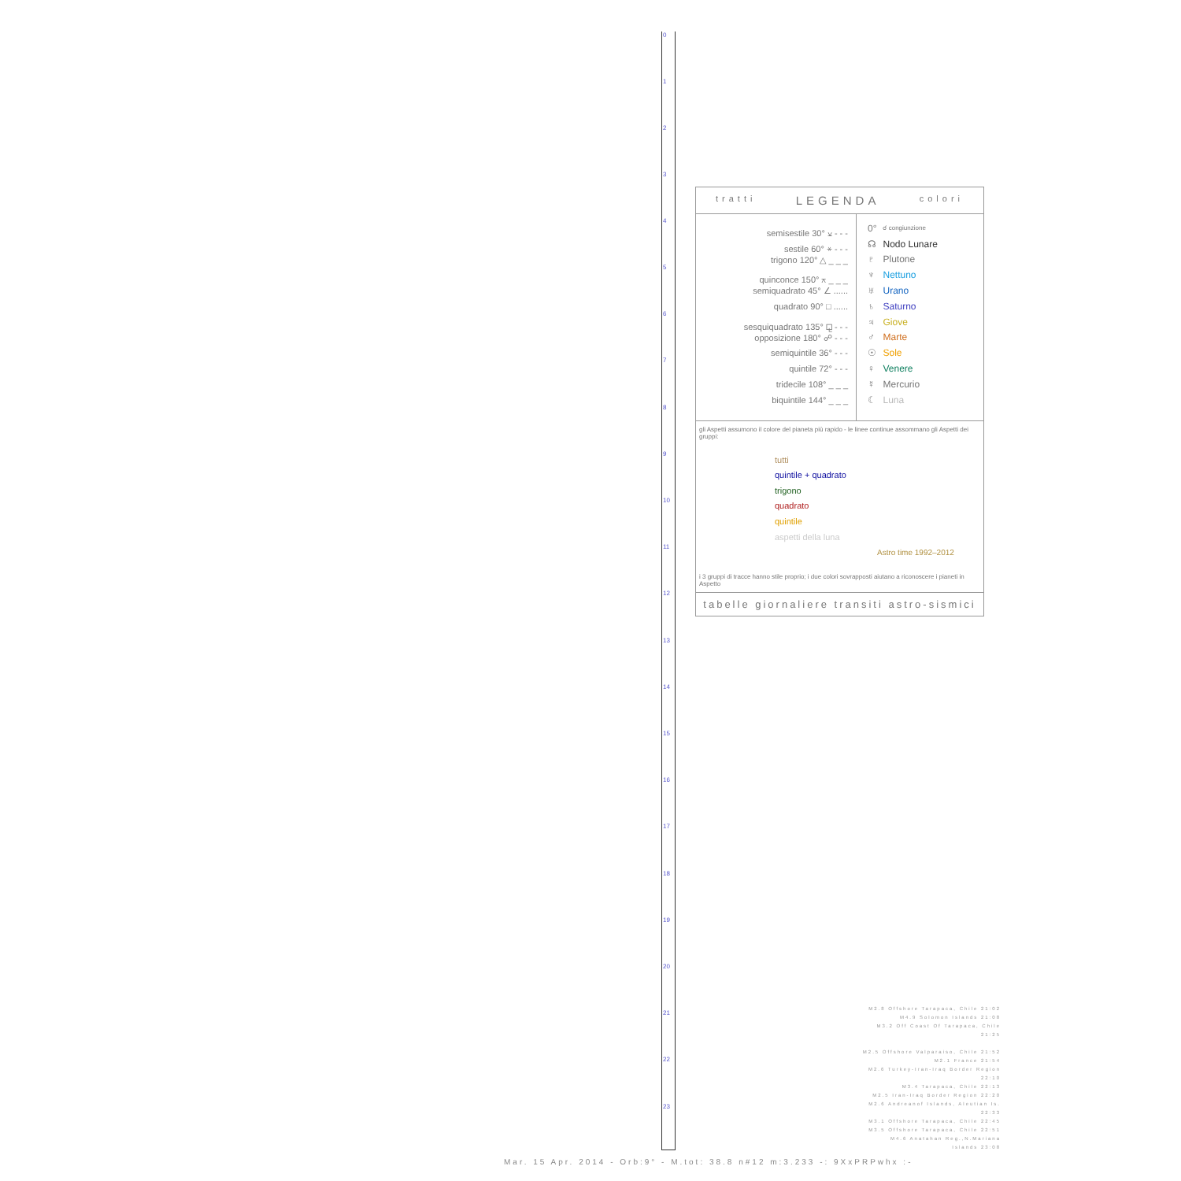0
1
2
3
4
5
6
7
8
9
10
11
12
13
14
15
16
17
18
19
20
21
22
23
tratti LEGENDA colori
semisestile 30° ⚺ - - -
sestile 60° ⚹ - - -
trigono 120° △ _ _ _
quinconce 150° ⚻ _ _ _
semiquadrato 45° ∠ ......
quadrato 90° □ ......
sesquiquadrato 135° ⚼ - - -
opposizione 180° ☍ - - -
semiquintile 36° - - -
quintile 72° - - -
tridecile 108° _ _ _
biquintile 144° _ _ _
| 0° | ☌ congiunzione |
| ☊ | Nodo Lunare |
| ♇ | Plutone |
| ♆ | Nettuno |
| ♅ | Urano |
| ♄ | Saturno |
| ♃ | Giove |
| ♂ | Marte |
| ☉ | Sole |
| ♀ | Venere |
| ☿ | Mercurio |
| ☾ | Luna |
gli Aspetti assumono il colore del pianeta più rapido - le linee continue assommano gli Aspetti dei gruppi:
tutti
quintile + quadrato
trigono
quadrato
quintile
aspetti della luna
Astro time 1992–2012
i 3 gruppi di tracce hanno stile proprio; i due colori sovrapposti aiutano a riconoscere i pianeti in Aspetto
tabelle giornaliere transiti astro-sismici
M2.8 Offshore Tarapaca, Chile 21:02
M4.9 Solomon Islands 21:08
M3.2 Off Coast Of Tarapaca, Chile 21:25
M2.5 Offshore Valparaiso, Chile 21:52
M2.1 France 21:54
M2.6 Turkey-Iran-Iraq Border Region 22:10
M3.4 Tarapaca, Chile 22:13
M2.5 Iran-Iraq Border Region 22:20
M2.6 Andreanof Islands, Aleutian Is. 22:33
M3.1 Offshore Tarapaca, Chile 22:45
M3.5 Offshore Tarapaca, Chile 22:51
M4.6 Anatahan Reg.,N.Mariana Islands 23:08
Mar. 15 Apr. 2014 - Orb:9° - M.tot: 38.8 n#12 m:3.233 -: 9XxPRPwhx :-